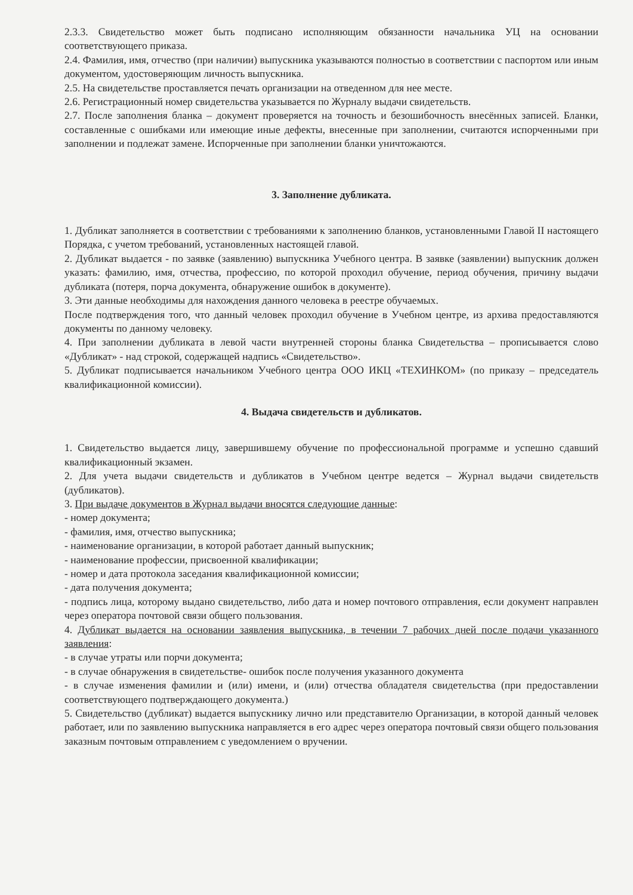2.3.3. Свидетельство может быть подписано исполняющим обязанности начальника УЦ на основании соответствующего приказа.
2.4. Фамилия, имя, отчество (при наличии) выпускника указываются полностью в соответствии с паспортом или иным документом, удостоверяющим личность выпускника.
2.5. На свидетельстве проставляется печать организации на отведенном для нее месте.
2.6. Регистрационный номер свидетельства указывается по Журналу выдачи свидетельств.
2.7. После заполнения бланка – документ проверяется на точность и безошибочность внесённых записей. Бланки, составленные с ошибками или имеющие иные дефекты, внесенные при заполнении, считаются испорченными при заполнении и подлежат замене. Испорченные при заполнении бланки уничтожаются.
3. Заполнение дубликата.
1. Дубликат заполняется в соответствии с требованиями к заполнению бланков, установленными Главой II настоящего Порядка, с учетом требований, установленных настоящей главой.
2. Дубликат выдается - по заявке (заявлению) выпускника Учебного центра. В заявке (заявлении) выпускник должен указать: фамилию, имя, отчества, профессию, по которой проходил обучение, период обучения, причину выдачи дубликата (потеря, порча документа, обнаружение ошибок в документе).
3. Эти данные необходимы для нахождения данного человека в реестре обучаемых.
После подтверждения того, что данный человек проходил обучение в Учебном центре, из архива предоставляются документы по данному человеку.
4. При заполнении дубликата в левой части внутренней стороны бланка Свидетельства – прописывается слово «Дубликат» - над строкой, содержащей надпись «Свидетельство».
5. Дубликат подписывается начальником Учебного центра ООО ИКЦ «ТЕХИНКОМ» (по приказу – председатель квалификационной комиссии).
4. Выдача свидетельств и дубликатов.
1. Свидетельство выдается лицу, завершившему обучение по профессиональной программе и успешно сдавший квалификационный экзамен.
2. Для учета выдачи свидетельств и дубликатов в Учебном центре ведется – Журнал выдачи свидетельств (дубликатов).
3. При выдаче документов в Журнал выдачи вносятся следующие данные:
- номер документа;
- фамилия, имя, отчество выпускника;
- наименование организации, в которой работает данный выпускник;
- наименование профессии, присвоенной квалификации;
- номер и дата протокола заседания квалификационной комиссии;
- дата получения документа;
- подпись лица, которому выдано свидетельство, либо дата и номер почтового отправления, если документ направлен через оператора почтовой связи общего пользования.
4. Дубликат выдается на основании заявления выпускника, в течении 7 рабочих дней после подачи указанного заявления:
- в случае утраты или порчи документа;
- в случае обнаружения в свидетельстве- ошибок после получения указанного документа
- в случае изменения фамилии и (или) имени, и (или) отчества обладателя свидетельства (при предоставлении соответствующего подтверждающего документа.)
5. Свидетельство (дубликат) выдается выпускнику лично или представителю Организации, в которой данный человек работает, или по заявлению выпускника направляется в его адрес через оператора почтовый связи общего пользования заказным почтовым отправлением с уведомлением о вручении.